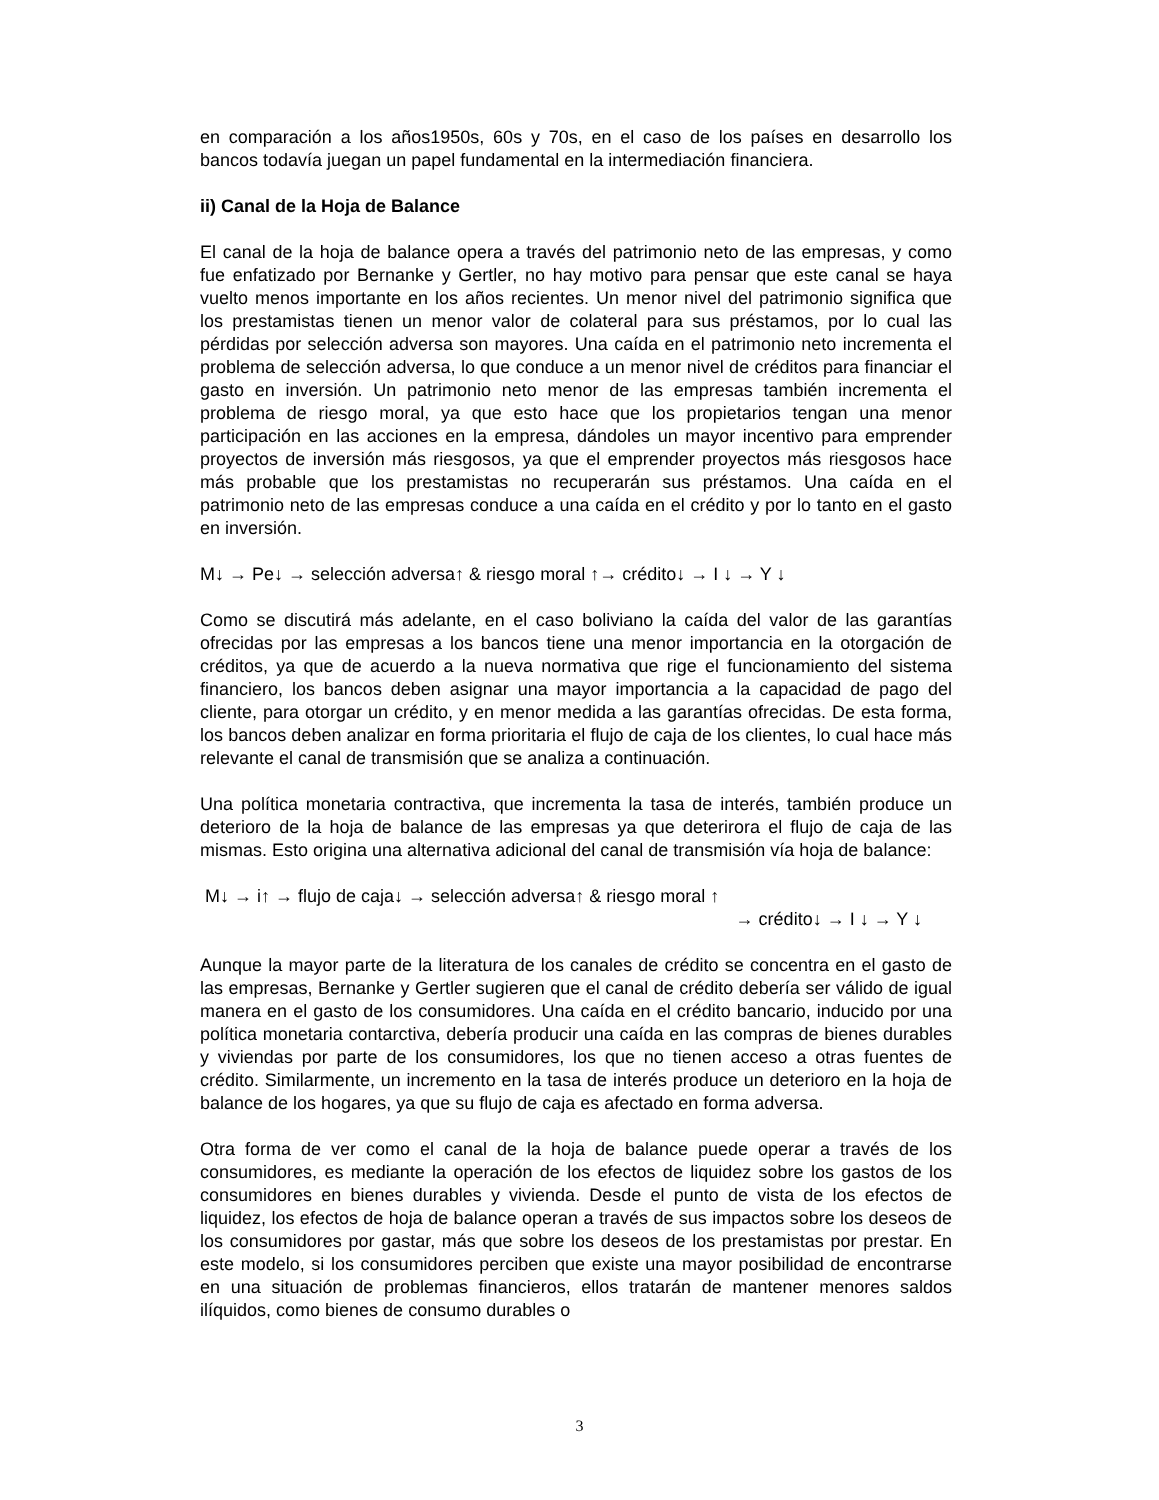en comparación a los años1950s, 60s y 70s, en el caso de los países en desarrollo los bancos todavía juegan un papel fundamental en la intermediación financiera.
ii) Canal de la Hoja de Balance
El canal de la hoja de balance opera a través del patrimonio neto de las empresas, y como fue enfatizado por Bernanke y Gertler, no hay motivo para pensar que este canal se haya vuelto menos importante en los años recientes. Un menor nivel del patrimonio significa que los prestamistas tienen un menor valor de colateral para sus préstamos, por lo cual las pérdidas por selección adversa son mayores. Una caída en el patrimonio neto incrementa el problema de selección adversa, lo que conduce a un menor nivel de créditos para financiar el gasto en inversión. Un patrimonio neto menor de las empresas también incrementa el problema de riesgo moral, ya que esto hace que los propietarios tengan una menor participación en las acciones en la empresa, dándoles un mayor incentivo para emprender proyectos de inversión más riesgosos, ya que el emprender proyectos más riesgosos hace más probable que los prestamistas no recuperarán sus préstamos. Una caída en el patrimonio neto de las empresas conduce a una caída en el crédito y por lo tanto en el gasto en inversión.
M↓ → Pe↓ → selección adversa↑ & riesgo moral ↑→ crédito↓ → I ↓ → Y ↓
Como se discutirá más adelante, en el caso boliviano la caída del valor de las garantías ofrecidas por las empresas a los bancos tiene una menor importancia en la otorgación de créditos, ya que de acuerdo a la nueva normativa que rige el funcionamiento del sistema financiero, los bancos deben asignar una mayor importancia a la capacidad de pago del cliente, para otorgar un crédito, y en menor medida a las garantías ofrecidas. De esta forma, los bancos deben analizar en forma prioritaria el flujo de caja de los clientes, lo cual hace más relevante el canal de transmisión que se analiza a continuación.
Una política monetaria contractiva, que incrementa la tasa de interés, también produce un deterioro de la hoja de balance de las empresas ya que deterirora el flujo de caja de las mismas. Esto origina una alternativa adicional del canal de transmisión vía hoja de balance:
M↓ → i↑ → flujo de caja↓ → selección adversa↑ & riesgo moral ↑
→ crédito↓ → I ↓ → Y ↓
Aunque la mayor parte de la literatura de los canales de crédito se concentra en el gasto de las empresas, Bernanke y Gertler sugieren que el canal de crédito debería ser válido de igual manera en el gasto de los consumidores. Una caída en el crédito bancario, inducido por una política monetaria contarctiva, debería producir una caída en las compras de bienes durables y viviendas por parte de los consumidores, los que no tienen acceso a otras fuentes de crédito. Similarmente, un incremento en la tasa de interés produce un deterioro en la hoja de balance de los hogares, ya que su flujo de caja es afectado en forma adversa.
Otra forma de ver como el canal de la hoja de balance puede operar a través de los consumidores, es mediante la operación de los efectos de liquidez sobre los gastos de los consumidores en bienes durables y vivienda. Desde el punto de vista de los efectos de liquidez, los efectos de hoja de balance operan a través de sus impactos sobre los deseos de los consumidores por gastar, más que sobre los deseos de los prestamistas por prestar. En este modelo, si los consumidores perciben que existe una mayor posibilidad de encontrarse en una situación de problemas financieros, ellos tratarán de mantener menores saldos ilíquidos, como bienes de consumo durables o
3